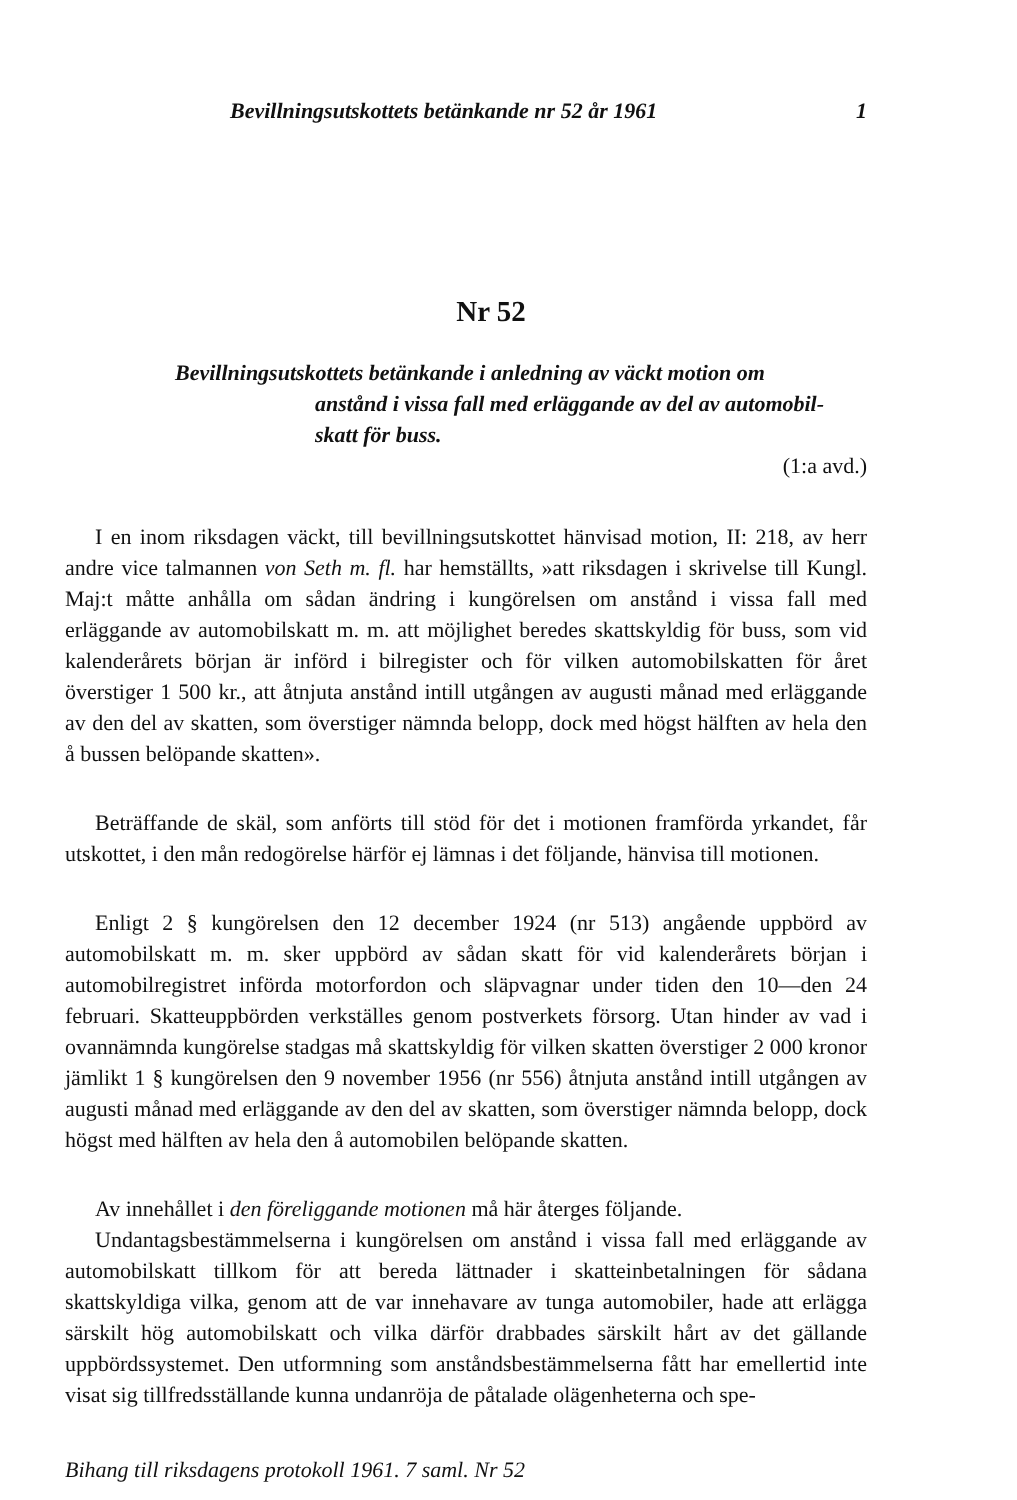Bevillningsutskottets betänkande nr 52 år 1961 1
Nr 52
Bevillningsutskottets betänkande i anledning av väckt motion om
anstånd i vissa fall med erläggande av del av automobil-
skatt för buss.
(1:a avd.)
I en inom riksdagen väckt, till bevillningsutskottet hänvisad motion, II: 218, av herr andre vice talmannen von Seth m. fl. har hemställts, »att riksdagen i skrivelse till Kungl. Maj:t måtte anhålla om sådan ändring i kungörelsen om anstånd i vissa fall med erläggande av automobilskatt m. m. att möjlighet beredes skattskyldig för buss, som vid kalenderårets början är införd i bilregister och för vilken automobilskatten för året överstiger 1 500 kr., att åtnjuta anstånd intill utgången av augusti månad med erläggande av den del av skatten, som överstiger nämnda belopp, dock med högst hälften av hela den å bussen belöpande skatten».
Beträffande de skäl, som anförts till stöd för det i motionen framförda yrkandet, får utskottet, i den mån redogörelse härför ej lämnas i det följande, hänvisa till motionen.
Enligt 2 § kungörelsen den 12 december 1924 (nr 513) angående uppbörd av automobilskatt m. m. sker uppbörd av sådan skatt för vid kalenderårets början i automobilregistret införda motorfordon och släpvagnar under tiden den 10—den 24 februari. Skatteuppbörden verkställes genom postverkets försorg. Utan hinder av vad i ovannämnda kungörelse stadgas må skattskyldig för vilken skatten överstiger 2 000 kronor jämlikt 1 § kungörelsen den 9 november 1956 (nr 556) åtnjuta anstånd intill utgången av augusti månad med erläggande av den del av skatten, som överstiger nämnda belopp, dock högst med hälften av hela den å automobilen belöpande skatten.
Av innehållet i den föreliggande motionen må här återges följande.
Undantagsbestämmelserna i kungörelsen om anstånd i vissa fall med erläggande av automobilskatt tillkom för att bereda lättnader i skatteinbetalningen för sådana skattskyldiga vilka, genom att de var innehavare av tunga automobiler, hade att erlägga särskilt hög automobilskatt och vilka därför drabbades särskilt hårt av det gällande uppbördssystemet. Den utformning som anståndsbestämmelserna fått har emellertid inte visat sig tillfredsställande kunna undanröja de påtalade olägenheterna och spe-
Bihang till riksdagens protokoll 1961. 7 saml. Nr 52